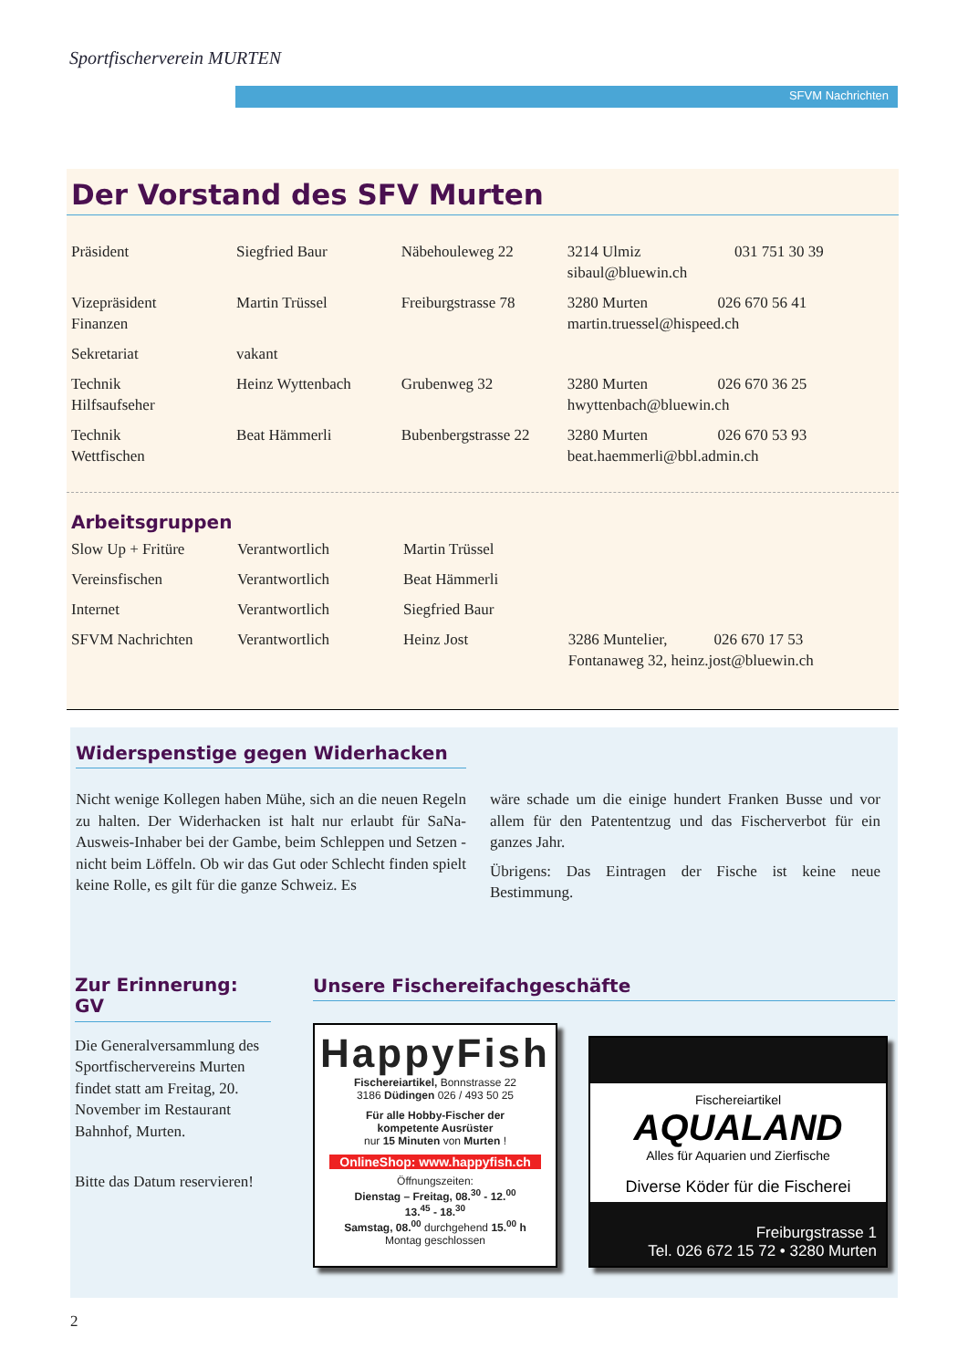Sportfischerverein MURTEN
SFVM Nachrichten
Der Vorstand des SFV Murten
| Präsident | Siegfried Baur | Näbehouleweg 22 | 3214 Ulmiz sibaul@bluewin.ch | 031 751 30 39 |
| Vizepräsident Finanzen | Martin Trüssel | Freiburgstrasse 78 | 3280 Murten 026 670 56 41 martin.truessel@hispeed.ch | |
| Sekretariat | vakant | | | |
| Technik Hilfsaufseher | Heinz Wyttenbach | Grubenweg 32 | 3280 Murten 026 670 36 25 hwyttenbach@bluewin.ch | |
| Technik Wettfischen | Beat Hämmerli | Bubenbergstrasse 22 | 3280 Murten 026 670 53 93 beat.haemmerli@bbl.admin.ch | |
Arbeitsgruppen
| Slow Up + Fritüre | Verantwortlich | Martin Trüssel | | |
| Vereinsfischen | Verantwortlich | Beat Hämmerli | | |
| Internet | Verantwortlich | Siegfried Baur | | |
| SFVM Nachrichten | Verantwortlich | Heinz Jost | 3286 Muntelier, 026 670 17 53 Fontanaweg 32, heinz.jost@bluewin.ch | |
Widerspenstige gegen Widerhacken
Nicht wenige Kollegen haben Mühe, sich an die neuen Regeln zu halten. Der Widerhacken ist halt nur erlaubt für SaNa-Ausweis-Inhaber bei der Gambe, beim Schleppen und Setzen - nicht beim Löffeln. Ob wir das Gut oder Schlecht finden spielt keine Rolle, es gilt für die ganze Schweiz. Es
wäre schade um die einige hundert Franken Busse und vor allem für den Patententzug und das Fischerverbot für ein ganzes Jahr.
Übrigens: Das Eintragen der Fische ist keine neue Bestimmung.
Zur Erinnerung: GV
Die Generalversammlung des Sportfischervereins Murten findet statt am Freitag, 20. November im Restaurant Bahnhof, Murten.
Bitte das Datum reservieren!
Unsere Fischereifachgeschäfte
HappyFish
Fischereiartikel, Bonnstrasse 22
3186 Düdingen 026 / 493 50 25
Für alle Hobby-Fischer der
kompetente Ausrüster
nur 15 Minuten von Murten !
OnlineShop: www.happyfish.ch
Öffnungszeiten:
Dienstag – Freitag, 08.<sup>30</sup> - 12.<sup>00</sup>
13.<sup>45</sup> - 18.<sup>30</sup>
Samstag, 08.<sup>00</sup> durchgehend 15.<sup>00</sup> h
Montag geschlossen
Fischereiartikel
AQUALAND
Alles für Aquarien und Zierfische
Diverse Köder für die Fischerei
Freiburgstrasse 1
Tel. 026 672 15 72 • 3280 Murten
2